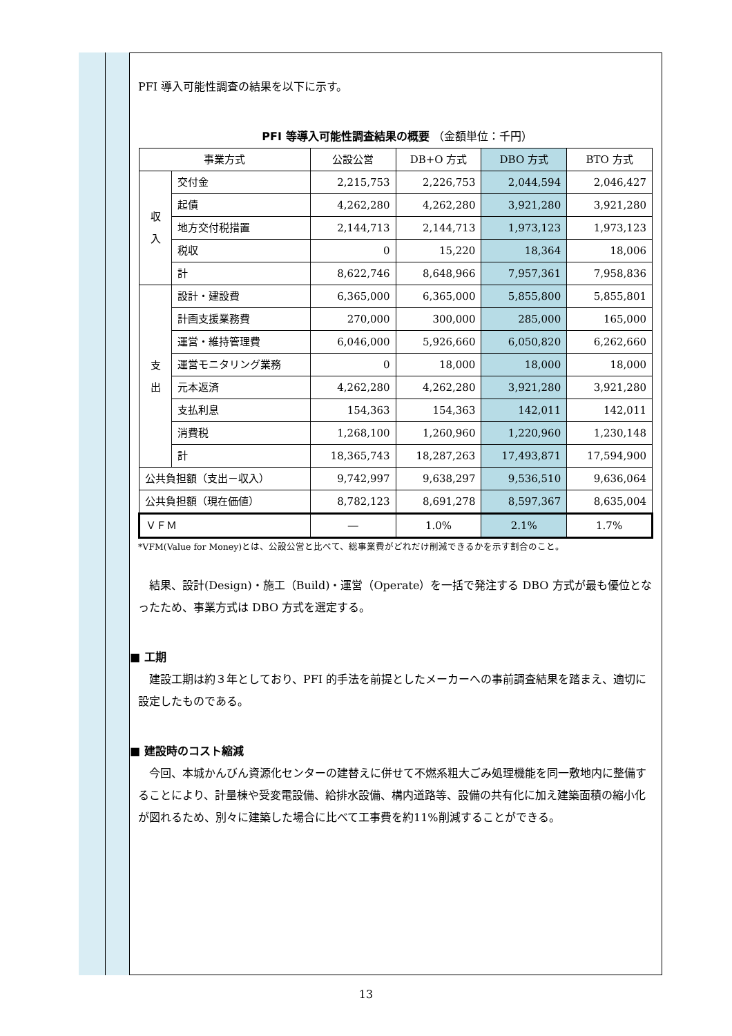PFI 導入可能性調査の結果を以下に示す。
PFI 等導入可能性調査結果の概要 （金額単位：千円）
| 事業方式 | | 公設公営 | DB+O 方式 | DBO 方式 | BTO 方式 |
| --- | --- | --- | --- | --- | --- |
| 収 入 | 交付金 | 2,215,753 | 2,226,753 | 2,044,594 | 2,046,427 |
| | 起債 | 4,262,280 | 4,262,280 | 3,921,280 | 3,921,280 |
| | 地方交付税措置 | 2,144,713 | 2,144,713 | 1,973,123 | 1,973,123 |
| | 税収 | 0 | 15,220 | 18,364 | 18,006 |
| | 計 | 8,622,746 | 8,648,966 | 7,957,361 | 7,958,836 |
| 支 出 | 設計・建設費 | 6,365,000 | 6,365,000 | 5,855,800 | 5,855,801 |
| | 計画支援業務費 | 270,000 | 300,000 | 285,000 | 165,000 |
| | 運営・維持管理費 | 6,046,000 | 5,926,660 | 6,050,820 | 6,262,660 |
| | 運営モニタリング業務 | 0 | 18,000 | 18,000 | 18,000 |
| | 元本返済 | 4,262,280 | 4,262,280 | 3,921,280 | 3,921,280 |
| | 支払利息 | 154,363 | 154,363 | 142,011 | 142,011 |
| | 消費税 | 1,268,100 | 1,260,960 | 1,220,960 | 1,230,148 |
| | 計 | 18,365,743 | 18,287,263 | 17,493,871 | 17,594,900 |
| 公共負担額（支出－収入） | | 9,742,997 | 9,638,297 | 9,536,510 | 9,636,064 |
| 公共負担額（現在価値） | | 8,782,123 | 8,691,278 | 8,597,367 | 8,635,004 |
| ＶＦＭ | | ― | 1.0% | 2.1% | 1.7% |
*VFM(Value for Money)とは、公設公営と比べて、総事業費がどれだけ削減できるかを示す割合のこと。
　結果、設計(Design)・施工（Build)・運営（Operate）を一括で発注する DBO 方式が最も優位となったため、事業方式は DBO 方式を選定する。
■ 工期
　建設工期は約３年としており、PFI 的手法を前提としたメーカーへの事前調査結果を踏まえ、適切に設定したものである。
■ 建設時のコスト縮減
　今回、本城かんびん資源化センターの建替えに併せて不燃系粗大ごみ処理機能を同一敷地内に整備することにより、計量棟や受変電設備、給排水設備、構内道路等、設備の共有化に加え建築面積の縮小化が図れるため、別々に建築した場合に比べて工事費を約11%削減することができる。
13